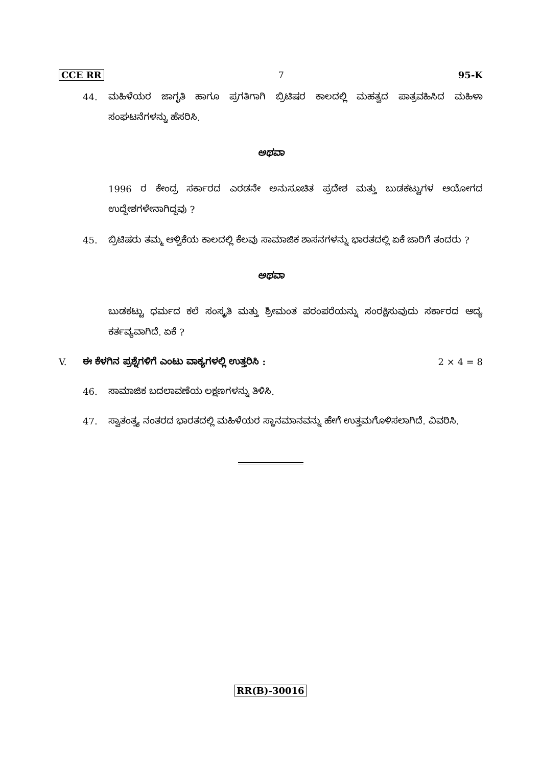CCE RR 7 95-K
44. ಮಹಿಳೆಯರ ಜಾಗೃತಿ ಹಾಗೂ ಪ್ರಗತಿಗಾಗಿ ಬ್ರಿಟಿಷರ ಕಾಲದಲ್ಲಿ ಮಹತ್ವದ ಪಾತ್ರವಹಿಸಿದ ಮಹಿಳಾ ಸಂಘಟನೆಗಳನ್ನು ಹೆಸರಿಸಿ.
ಅಥವಾ
1996 ರ ಕೇಂದ್ರ ಸರ್ಕಾರದ ಎರಡನೇ ಅನುಸೂಚಿತ ಪ್ರದೇಶ ಮತ್ತು ಬುಡಕಟ್ಟುಗಳ ಆಯೋಗದ ಉದ್ದೇಶಗಳೇನಾಗಿದ್ದವು ?
45. ಬ್ರಿಟಿಷರು ತಮ್ಮ ಆಳ್ವಿಕೆಯ ಕಾಲದಲ್ಲಿ ಕೆಲವು ಸಾಮಾಜಿಕ ಶಾಸನಗಳನ್ನು ಭಾರತದಲ್ಲಿ ಏಕೆ ಜಾರಿಗೆ ತಂದರು ?
ಅಥವಾ
ಬುಡಕಟ್ಟು ಧರ್ಮದ ಕಲೆ ಸಂಸ್ಕೃತಿ ಮತ್ತು ಶ್ರೀಮಂತ ಪರಂಪರೆಯನ್ನು ಸಂರಕ್ಷಿಸುವುದು ಸರ್ಕಾರದ ಆದ್ಯ ಕರ್ತವ್ಯವಾಗಿದೆ. ಏಕೆ ?
V. ಈ ಕೆಳಗಿನ ಪ್ರಶ್ನೆಗಳಿಗೆ ಎಂಟು ವಾಕ್ಯಗಳಲ್ಲಿ ಉತ್ತರಿಸಿ : 2 × 4 = 8
46. ಸಾಮಾಜಿಕ ಬದಲಾವಣೆಯ ಲಕ್ಷಣಗಳನ್ನು ತಿಳಿಸಿ.
47. ಸ್ವಾತಂತ್ರ್ಯ ನಂತರದ ಭಾರತದಲ್ಲಿ ಮಹಿಳೆಯರ ಸ್ಥಾನಮಾನವನ್ನು ಹೇಗೆ ಉತ್ತಮಗೊಳಿಸಲಾಗಿದೆ. ವಿವರಿಸಿ.
RR(B)-30016